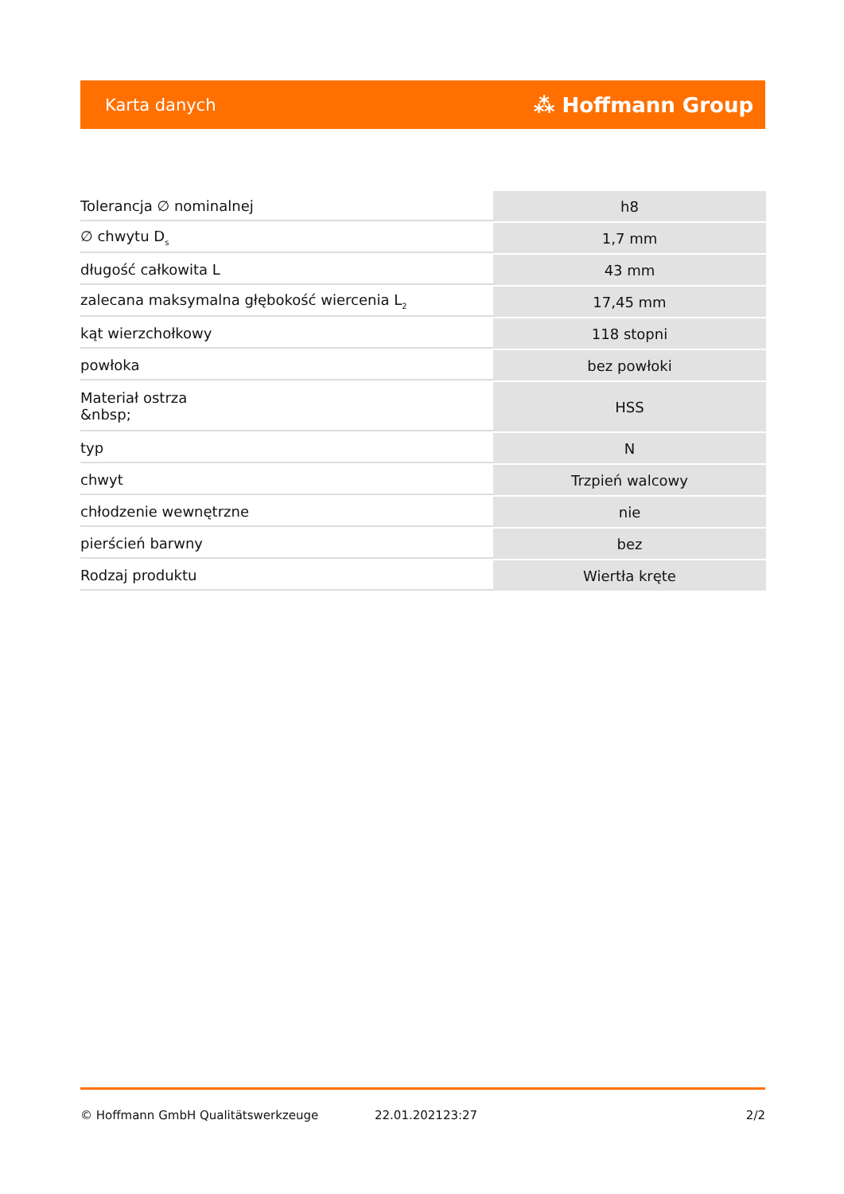Karta danych ⁂ Hoffmann Group
| Tolerancja ∅ nominalnej | h8 |
| ∅ chwytu D<sub>s</sub> | 1,7 mm |
| długość całkowita L | 43 mm |
| zalecana maksymalna głębokość wiercenia L<sub>2</sub> | 17,45 mm |
| kąt wierzchołkowy | 118 stopni |
| powłoka | bez powłoki |
| Materiał ostrza &nbsp; | HSS |
| typ | N |
| chwyt | Trzpień walcowy |
| chłodzenie wewnętrzne | nie |
| pierścień barwny | bez |
| Rodzaj produktu | Wiertła kręte |
© Hoffmann GmbH Qualitätswerkzeuge 22.01.202123:27 2/2